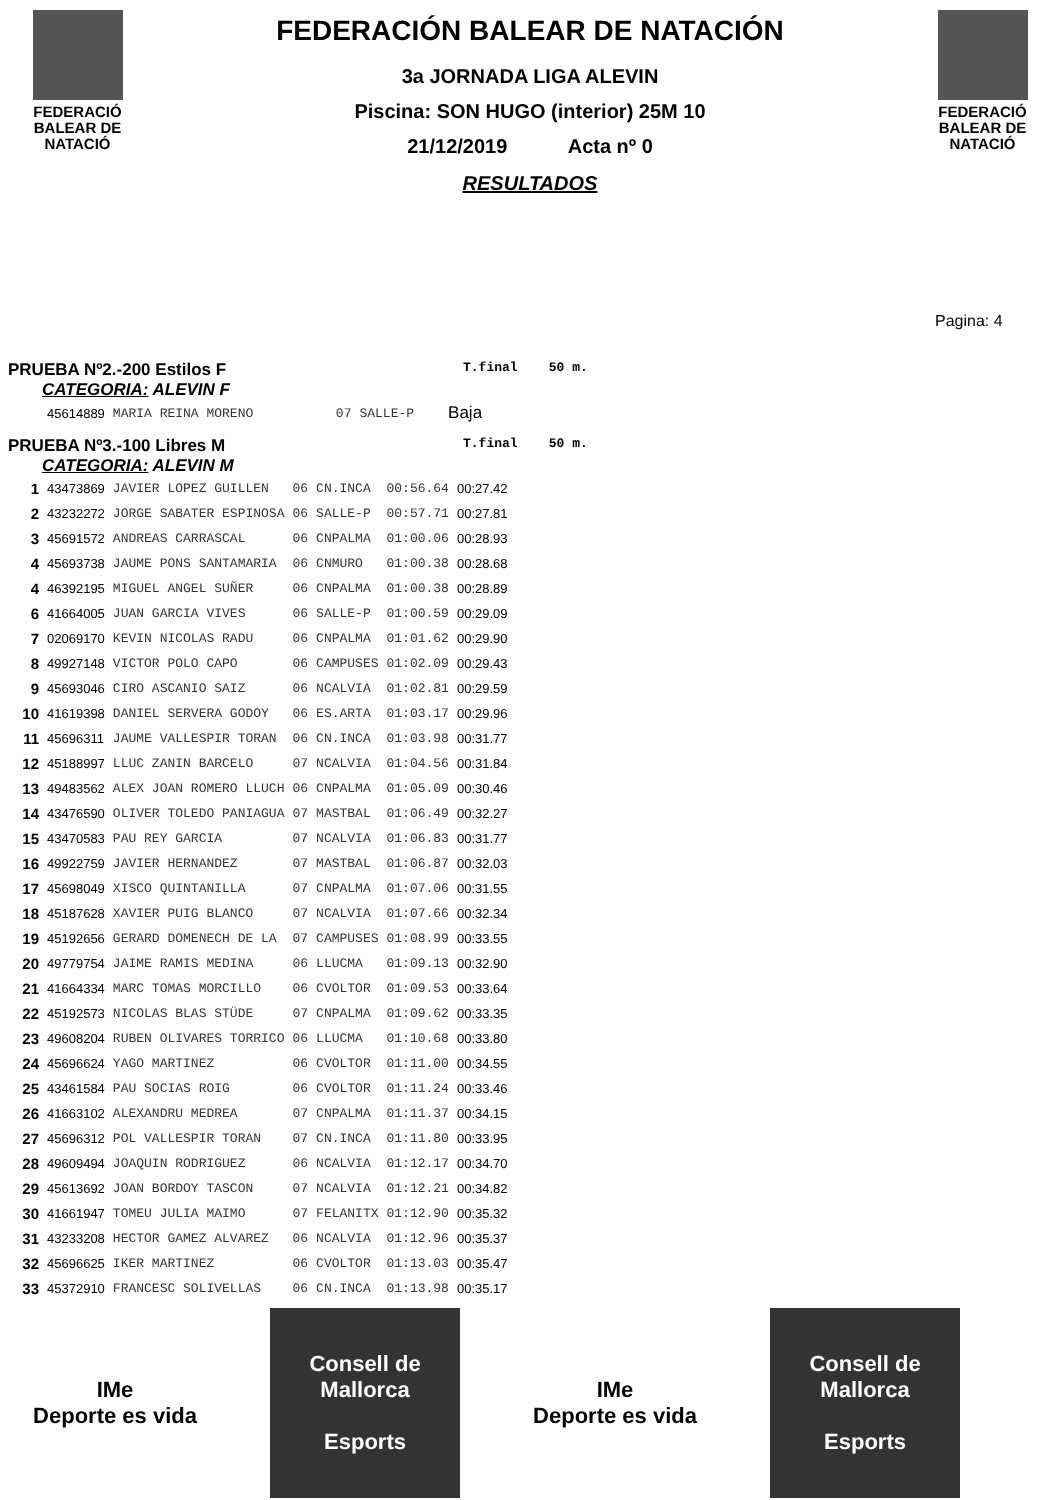FEDERACIÓ
BALEAR DE
NATACIÓ
FEDERACIÓN BALEAR DE NATACIÓN
3a JORNADA LIGA ALEVIN
Piscina: SON HUGO (interior) 25M 10
21/12/2019 Acta nº 0
RESULTADOS
FEDERACIÓ
BALEAR DE
NATACIÓ
Pagina: 4
PRUEBA Nº2.-200 Estilos F
T.final 50 m.
CATEGORIA: ALEVIN F
| | 45614889 | MARIA REINA MORENO | 07 | SALLE-P | Baja |
PRUEBA Nº3.-100 Libres M
T.final 50 m.
CATEGORIA: ALEVIN M
| 1 | 43473869 | JAVIER LOPEZ GUILLEN | 06 | CN.INCA | 00:56.64 | 00:27.42 |
| 2 | 43232272 | JORGE SABATER ESPINOSA | 06 | SALLE-P | 00:57.71 | 00:27.81 |
| 3 | 45691572 | ANDREAS CARRASCAL | 06 | CNPALMA | 01:00.06 | 00:28.93 |
| 4 | 45693738 | JAUME PONS SANTAMARIA | 06 | CNMURO | 01:00.38 | 00:28.68 |
| 4 | 46392195 | MIGUEL ANGEL SUÑER | 06 | CNPALMA | 01:00.38 | 00:28.89 |
| 6 | 41664005 | JUAN GARCIA VIVES | 06 | SALLE-P | 01:00.59 | 00:29.09 |
| 7 | 02069170 | KEVIN NICOLAS RADU | 06 | CNPALMA | 01:01.62 | 00:29.90 |
| 8 | 49927148 | VICTOR POLO CAPO | 06 | CAMPUSES | 01:02.09 | 00:29.43 |
| 9 | 45693046 | CIRO ASCANIO SAIZ | 06 | NCALVIA | 01:02.81 | 00:29.59 |
| 10 | 41619398 | DANIEL SERVERA GODOY | 06 | ES.ARTA | 01:03.17 | 00:29.96 |
| 11 | 45696311 | JAUME VALLESPIR TORAN | 06 | CN.INCA | 01:03.98 | 00:31.77 |
| 12 | 45188997 | LLUC ZANIN BARCELO | 07 | NCALVIA | 01:04.56 | 00:31.84 |
| 13 | 49483562 | ALEX JOAN ROMERO LLUCH | 06 | CNPALMA | 01:05.09 | 00:30.46 |
| 14 | 43476590 | OLIVER TOLEDO PANIAGUA | 07 | MASTBAL | 01:06.49 | 00:32.27 |
| 15 | 43470583 | PAU REY GARCIA | 07 | NCALVIA | 01:06.83 | 00:31.77 |
| 16 | 49922759 | JAVIER HERNANDEZ | 07 | MASTBAL | 01:06.87 | 00:32.03 |
| 17 | 45698049 | XISCO QUINTANILLA | 07 | CNPALMA | 01:07.06 | 00:31.55 |
| 18 | 45187628 | XAVIER PUIG BLANCO | 07 | NCALVIA | 01:07.66 | 00:32.34 |
| 19 | 45192656 | GERARD DOMENECH DE LA | 07 | CAMPUSES | 01:08.99 | 00:33.55 |
| 20 | 49779754 | JAIME RAMIS MEDINA | 06 | LLUCMA | 01:09.13 | 00:32.90 |
| 21 | 41664334 | MARC TOMAS MORCILLO | 06 | CVOLTOR | 01:09.53 | 00:33.64 |
| 22 | 45192573 | NICOLAS BLAS STÜDE | 07 | CNPALMA | 01:09.62 | 00:33.35 |
| 23 | 49608204 | RUBEN OLIVARES TORRICO | 06 | LLUCMA | 01:10.68 | 00:33.80 |
| 24 | 45696624 | YAGO MARTINEZ | 06 | CVOLTOR | 01:11.00 | 00:34.55 |
| 25 | 43461584 | PAU SOCIAS ROIG | 06 | CVOLTOR | 01:11.24 | 00:33.46 |
| 26 | 41663102 | ALEXANDRU MEDREA | 07 | CNPALMA | 01:11.37 | 00:34.15 |
| 27 | 45696312 | POL VALLESPIR TORAN | 07 | CN.INCA | 01:11.80 | 00:33.95 |
| 28 | 49609494 | JOAQUIN RODRIGUEZ | 06 | NCALVIA | 01:12.17 | 00:34.70 |
| 29 | 45613692 | JOAN BORDOY TASCON | 07 | NCALVIA | 01:12.21 | 00:34.82 |
| 30 | 41661947 | TOMEU JULIA MAIMO | 07 | FELANITX | 01:12.90 | 00:35.32 |
| 31 | 43233208 | HECTOR GAMEZ ALVAREZ | 06 | NCALVIA | 01:12.96 | 00:35.37 |
| 32 | 45696625 | IKER MARTINEZ | 06 | CVOLTOR | 01:13.03 | 00:35.47 |
| 33 | 45372910 | FRANCESC SOLIVELLAS | 06 | CN.INCA | 01:13.98 | 00:35.17 |
IMe
Deporte es vida
Consell de Mallorca
Esports
IMe
Deporte es vida
Consell de Mallorca
Esports